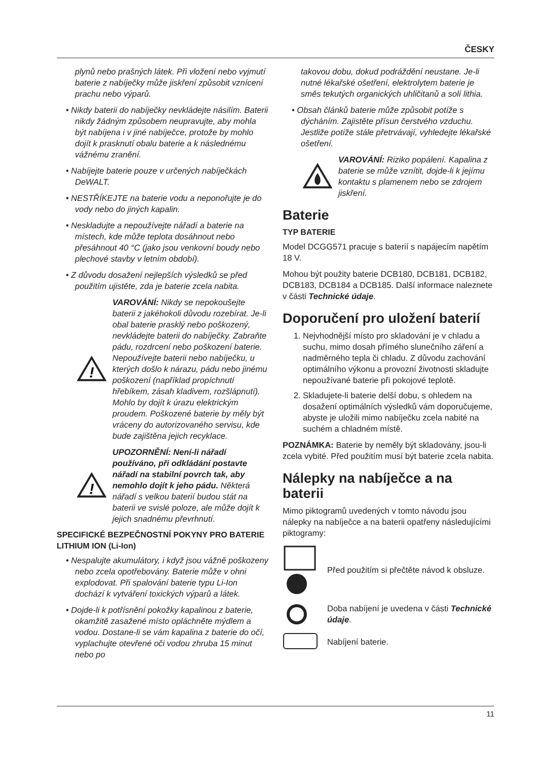ČESKY
plynů nebo prašných látek. Při vložení nebo vyjmutí baterie z nabíječky může jiskření způsobit vznícení prachu nebo výparů.
• Nikdy baterii do nabíječky nevkládejte násilím. Baterii nikdy žádným způsobem neupravujte, aby mohla být nabíjena i v jiné nabíječce, protože by mohlo dojít k prasknutí obalu baterie a k následnému vážnému zranění.
• Nabíjejte baterie pouze v určených nabíječkách DeWALT.
• NESTŘÍKEJTE na baterie vodu a neponořujte je do vody nebo do jiných kapalin.
• Neskladujte a nepoužívejte nářadí a baterie na místech, kde může teplota dosáhnout nebo přesáhnout 40 °C (jako jsou venkovní boudy nebo plechové stavby v letním období).
• Z důvodu dosažení nejlepších výsledků se před použitím ujistěte, zda je baterie zcela nabita.
!
VAROVÁNÍ: Nikdy se nepokoušejte baterii z jakéhokoli důvodu rozebírat. Je-li obal baterie prasklý nebo poškozený, nevkládejte baterii do nabíječky. Zabraňte pádu, rozdrcení nebo poškození baterie. Nepoužívejte baterii nebo nabíječku, u kterých došlo k nárazu, pádu nebo jinému poškození (například propíchnutí hřebíkem, zásah kladivem, rozšlápnutí). Mohlo by dojít k úrazu elektrickým proudem. Poškozené baterie by měly být vráceny do autorizovaného servisu, kde bude zajištěna jejich recyklace.
!
UPOZORNĚNÍ: Není-li nářadí používáno, při odkládání postavte nářadí na stabilní povrch tak, aby nemohlo dojít k jeho pádu. Některá nářadí s velkou baterií budou stát na baterii ve svislé poloze, ale může dojít k jejich snadnému převrhnutí.
SPECIFICKÉ BEZPEČNOSTNÍ POKYNY PRO BATERIE LITHIUM ION (Li-Ion)
• Nespalujte akumulátory, i když jsou vážně poškozeny nebo zcela opotřebovány. Baterie může v ohni explodovat. Při spalování baterie typu Li-Ion dochází k vytváření toxických výparů a látek.
• Dojde-li k potřísnění pokožky kapalinou z baterie, okamžitě zasažené místo opláchněte mýdlem a vodou. Dostane-li se vám kapalina z baterie do očí, vyplachujte otevřené oči vodou zhruba 15 minut nebo po
takovou dobu, dokud podráždění neustane. Je-li nutné lékařské ošetření, elektrolytem baterie je směs tekutých organických uhličitanů a solí lithia.
• Obsah článků baterie může způsobit potíže s dýcháním. Zajistěte přísun čerstvého vzduchu. Jestliže potíže stále přetrvávají, vyhledejte lékařské ošetření.
VAROVÁNÍ: Riziko popálení. Kapalina z baterie se může vznítit, dojde-li k jejímu kontaktu s plamenem nebo se zdrojem jiskření.
Baterie
TYP BATERIE
Model DCGG571 pracuje s baterií s napájecím napětím 18 V.
Mohou být použity baterie DCB180, DCB181, DCB182, DCB183, DCB184 a DCB185. Další informace naleznete v části Technické údaje.
Doporučení pro uložení baterií
1. Nejvhodnější místo pro skladování je v chladu a suchu, mimo dosah přímého slunečního záření a nadměrného tepla či chladu. Z důvodu zachování optimálního výkonu a provozní životnosti skladujte nepoužívané baterie při pokojové teplotě.
2. Skladujete-li baterie delší dobu, s ohledem na dosažení optimálních výsledků vám doporučujeme, abyste je uložili mimo nabíječku zcela nabité na suchém a chladném místě.
POZNÁMKA: Baterie by neměly být skladovány, jsou-li zcela vybité. Před použitím musí být baterie zcela nabita.
Nálepky na nabíječce a na baterii
Mimo piktogramů uvedených v tomto návodu jsou nálepky na nabíječce a na baterii opatřeny následujícími piktogramy:
Před použitím si přečtěte návod k obsluze.
Doba nabíjení je uvedena v části Technické údaje.
Nabíjení baterie.
11